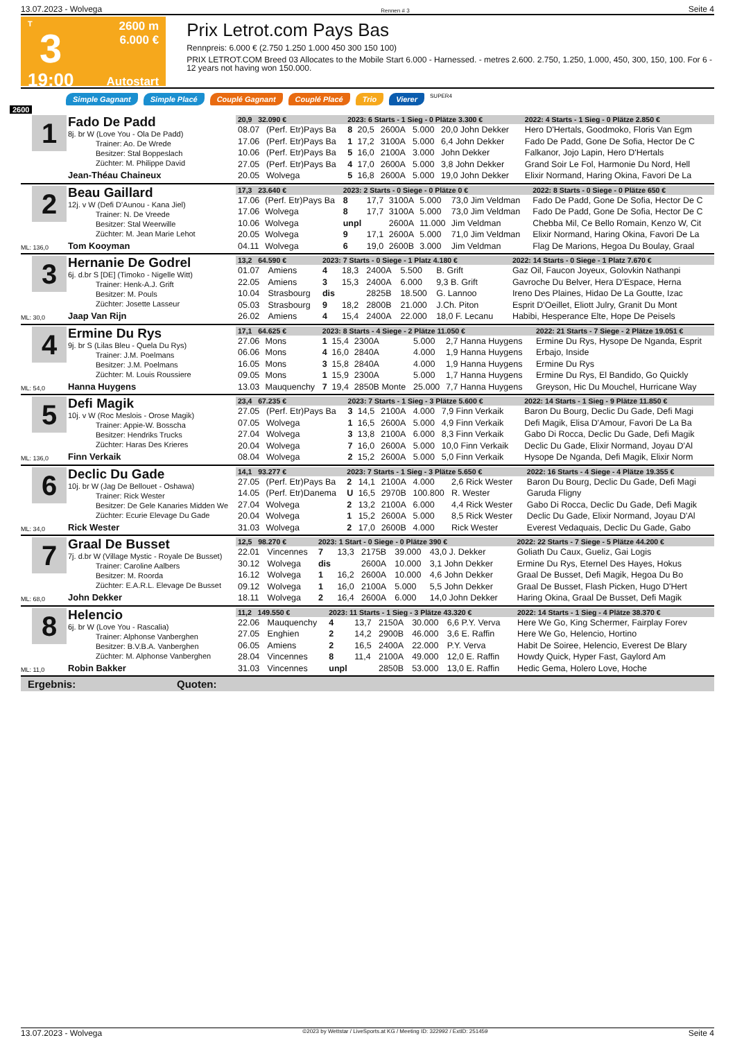13.07.2023 - Wolvega Rennen # 3 Seite 4
T
3
19:00
2600 m
6.000 €
Autostart
Prix Letrot.com Pays Bas
Rennpreis: 6.000 € (2.750 1.250 1.000 450 300 150 100)
PRIX LETROT.COM Breed 03 Allocates to the Mobile Start 6.000 - Harnessed. - metres 2.600. 2.750, 1.250, 1.000, 450, 300, 150, 100. For 6 - 12 years not having won 150.000.
Simple Gagnant Simple Placé Couplé Gagnant Couplé Placé Trio Vierer SUPER4
2600
1
Fado De Padd
8j. br W (Love You - Ola De Padd)
Trainer: Ao. De Wrede
Besitzer: Stal Boppeslach
Züchter: M. Philippe David
Jean-Théau Chaineux
| 20,9 32.090 € | | 2023: 6 Starts - 1 Sieg - 0 Plätze 3.300 € | | | | | | 2022: 4 Starts - 1 Sieg - 0 Plätze 2.850 € |
| 08.07 | (Perf. Etr)Pays Ba | 8 | 20,5 | 2600A | 5.000 | 20,0 John Dekker | | Hero D'Hertals, Goodmoko, Floris Van Egm |
| 17.06 | (Perf. Etr)Pays Ba | 1 | 17,2 | 3100A | 5.000 | 6,4 John Dekker | | Fado De Padd, Gone De Sofia, Hector De C |
| 10.06 | (Perf. Etr)Pays Ba | 5 | 16,0 | 2100A | 3.000 | John Dekker | | Falkanor, Jojo Lapin, Hero D'Hertals |
| 27.05 | (Perf. Etr)Pays Ba | 4 | 17,0 | 2600A | 5.000 | 3,8 John Dekker | | Grand Soir Le Fol, Harmonie Du Nord, Hell |
| 20.05 | Wolvega | 5 | 16,8 | 2600A | 5.000 | 19,0 John Dekker | | Elixir Normand, Haring Okina, Favori De La |
2
ML: 136,0
Beau Gaillard
12j. v W (Defi D'Aunou - Kana Jiel)
Trainer: N. De Vreede
Besitzer: Stal Weerwille
Züchter: M. Jean Marie Lehot
Tom Kooyman
| 17,3 23.640 € | | 2023: 2 Starts - 0 Siege - 0 Plätze 0 € | | | | | | 2022: 8 Starts - 0 Siege - 0 Plätze 650 € |
| 17.06 | (Perf. Etr)Pays Ba | 8 | 17,7 | 3100A | 5.000 | 73,0 Jim Veldman | | Fado De Padd, Gone De Sofia, Hector De C |
| 17.06 | Wolvega | 8 | 17,7 | 3100A | 5.000 | 73,0 Jim Veldman | | Fado De Padd, Gone De Sofia, Hector De C |
| 10.06 | Wolvega | unpl | | 2600A | 11.000 | Jim Veldman | | Chebba Mil, Ce Bello Romain, Kenzo W, Cit |
| 20.05 | Wolvega | 9 | 17,1 | 2600A | 5.000 | 71,0 Jim Veldman | | Elixir Normand, Haring Okina, Favori De La |
| 04.11 | Wolvega | 6 | 19,0 | 2600B | 3.000 | Jim Veldman | | Flag De Marions, Hegoa Du Boulay, Graal |
3
ML: 30,0
Hernanie De Godrel
6j. d.br S [DE] (Timoko - Nigelle Witt)
Trainer: Henk-A.J. Grift
Besitzer: M. Pouls
Züchter: Josette Lasseur
Jaap Van Rijn
| 13,2 64.590 € | | 2023: 7 Starts - 0 Siege - 1 Platz 4.180 € | | | | | | 2022: 14 Starts - 0 Siege - 1 Platz 7.670 € |
| 01.07 | Amiens | 4 | 18,3 | 2400A | 5.500 | B. Grift | | Gaz Oil, Faucon Joyeux, Golovkin Nathanpi |
| 22.05 | Amiens | 3 | 15,3 | 2400A | 6.000 | 9,3 B. Grift | | Gavroche Du Belver, Hera D'Espace, Herna |
| 10.04 | Strasbourg | dis | | 2825B | 18.500 | G. Lannoo | | Ireno Des Plaines, Hidao De La Goutte, Izac |
| 05.03 | Strasbourg | 9 | 18,2 | 2800B | 21.000 | J.Ch. Piton | | Esprit D'Oeillet, Eliott Julry, Granit Du Mont |
| 26.02 | Amiens | 4 | 15,4 | 2400A | 22.000 | 18,0 F. Lecanu | | Habibi, Hesperance Elte, Hope De Peisels |
4
ML: 54,0
Ermine Du Rys
9j. br S (Lilas Bleu - Quela Du Rys)
Trainer: J.M. Poelmans
Besitzer: J.M. Poelmans
Züchter: M. Louis Roussiere
Hanna Huygens
| 17,1 64.625 € | | 2023: 8 Starts - 4 Siege - 2 Plätze 11.050 € | | | | | | 2022: 21 Starts - 7 Siege - 2 Plätze 19.051 € |
| 27.06 | Mons | 1 | 15,4 | 2300A | 5.000 | 2,7 Hanna Huygens | | Ermine Du Rys, Hysope De Nganda, Esprit |
| 06.06 | Mons | 4 | 16,0 | 2840A | 4.000 | 1,9 Hanna Huygens | | Erbajo, Inside |
| 16.05 | Mons | 3 | 15,8 | 2840A | 4.000 | 1,9 Hanna Huygens | | Ermine Du Rys |
| 09.05 | Mons | 1 | 15,9 | 2300A | 5.000 | 1,7 Hanna Huygens | | Ermine Du Rys, El Bandido, Go Quickly |
| 13.03 | Mauquenchy | 7 | 19,4 | 2850B Monte | 25.000 | 7,7 Hanna Huygens | | Greyson, Hic Du Mouchel, Hurricane Way |
5
ML: 136,0
Defi Magik
10j. v W (Roc Meslois - Orose Magik)
Trainer: Appie-W. Bosscha
Besitzer: Hendriks Trucks
Züchter: Haras Des Krieres
Finn Verkaik
| 23,4 67.235 € | | 2023: 7 Starts - 1 Sieg - 3 Plätze 5.600 € | | | | | | 2022: 14 Starts - 1 Sieg - 9 Plätze 11.850 € |
| 27.05 | (Perf. Etr)Pays Ba | 3 | 14,5 | 2100A | 4.000 | 7,9 Finn Verkaik | | Baron Du Bourg, Declic Du Gade, Defi Magi |
| 07.05 | Wolvega | 1 | 16,5 | 2600A | 5.000 | 4,9 Finn Verkaik | | Defi Magik, Elisa D'Amour, Favori De La Ba |
| 27.04 | Wolvega | 3 | 13,8 | 2100A | 6.000 | 8,3 Finn Verkaik | | Gabo Di Rocca, Declic Du Gade, Defi Magik |
| 20.04 | Wolvega | 7 | 16,0 | 2600A | 5.000 | 10,0 Finn Verkaik | | Declic Du Gade, Elixir Normand, Joyau D'Al |
| 08.04 | Wolvega | 2 | 15,2 | 2600A | 5.000 | 5,0 Finn Verkaik | | Hysope De Nganda, Defi Magik, Elixir Norm |
6
ML: 34,0
Declic Du Gade
10j. br W (Jag De Bellouet - Oshawa)
Trainer: Rick Wester
Besitzer: De Gele Kanaries Midden We
Züchter: Ecurie Elevage Du Gade
Rick Wester
| 14,1 93.277 € | | 2023: 7 Starts - 1 Sieg - 3 Plätze 5.650 € | | | | | | 2022: 16 Starts - 4 Siege - 4 Plätze 19.355 € |
| 27.05 | (Perf. Etr)Pays Ba | 2 | 14,1 | 2100A | 4.000 | 2,6 Rick Wester | | Baron Du Bourg, Declic Du Gade, Defi Magi |
| 14.05 | (Perf. Etr)Danema | U | 16,5 | 2970B | 100.800 | R. Wester | | Garuda Fligny |
| 27.04 | Wolvega | 2 | 13,2 | 2100A | 6.000 | 4,4 Rick Wester | | Gabo Di Rocca, Declic Du Gade, Defi Magik |
| 20.04 | Wolvega | 1 | 15,2 | 2600A | 5.000 | 8,5 Rick Wester | | Declic Du Gade, Elixir Normand, Joyau D'Al |
| 31.03 | Wolvega | 2 | 17,0 | 2600B | 4.000 | Rick Wester | | Everest Vedaquais, Declic Du Gade, Gabo |
7
ML: 68,0
Graal De Busset
7j. d.br W (Village Mystic - Royale De Busset)
Trainer: Caroline Aalbers
Besitzer: M. Roorda
Züchter: E.A.R.L. Elevage De Busset
John Dekker
| 12,5 98.270 € | | 2023: 1 Start - 0 Siege - 0 Plätze 390 € | | | | | | 2022: 22 Starts - 7 Siege - 5 Plätze 44.200 € |
| 22.01 | Vincennes | 7 | 13,3 | 2175B | 39.000 | 43,0 J. Dekker | | Goliath Du Caux, Gueliz, Gai Logis |
| 30.12 | Wolvega | dis | | 2600A | 10.000 | 3,1 John Dekker | | Ermine Du Rys, Eternel Des Hayes, Hokus |
| 16.12 | Wolvega | 1 | 16,2 | 2600A | 10.000 | 4,6 John Dekker | | Graal De Busset, Defi Magik, Hegoa Du Bo |
| 09.12 | Wolvega | 1 | 16,0 | 2100A | 5.000 | 5,5 John Dekker | | Graal De Busset, Flash Picken, Hugo D'Hert |
| 18.11 | Wolvega | 2 | 16,4 | 2600A | 6.000 | 14,0 John Dekker | | Haring Okina, Graal De Busset, Defi Magik |
8
ML: 11,0
Helencio
6j. br W (Love You - Rascalia)
Trainer: Alphonse Vanberghen
Besitzer: B.V.B.A. Vanberghen
Züchter: M. Alphonse Vanberghen
Robin Bakker
| 11,2 149.550 € | | 2023: 11 Starts - 1 Sieg - 3 Plätze 43.320 € | | | | | | 2022: 14 Starts - 1 Sieg - 4 Plätze 38.370 € |
| 22.06 | Mauquenchy | 4 | 13,7 | 2150A | 30.000 | 6,6 P.Y. Verva | | Here We Go, King Schermer, Fairplay Forev |
| 27.05 | Enghien | 2 | 14,2 | 2900B | 46.000 | 3,6 E. Raffin | | Here We Go, Helencio, Hortino |
| 06.05 | Amiens | 2 | 16,5 | 2400A | 22.000 | P.Y. Verva | | Habit De Soiree, Helencio, Everest De Blary |
| 28.04 | Vincennes | 8 | 11,4 | 2100A | 49.000 | 12,0 E. Raffin | | Howdy Quick, Hyper Fast, Gaylord Am |
| 31.03 | Vincennes | unpl | | 2850B | 53.000 | 13,0 E. Raffin | | Hedic Gema, Holero Love, Hoche |
Ergebnis: Quoten:
13.07.2023 - Wolvega ©2023 by Wettstar / LiveSports.at KG / Meeting ID: 322992 / ExtID: 251459 Seite 4